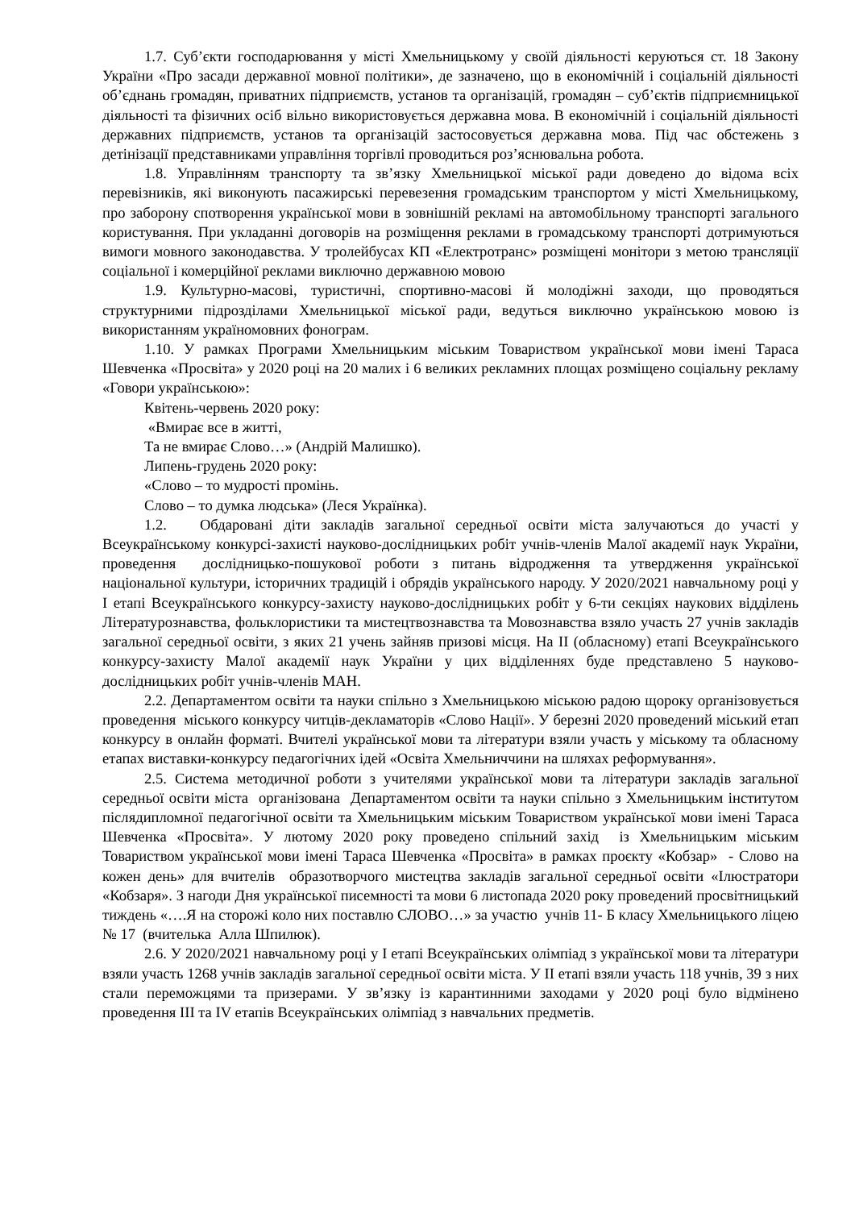1.7. Суб’єкти господарювання у місті Хмельницькому у своїй діяльності керуються ст. 18 Закону України «Про засади державної мовної політики», де зазначено, що в економічній і соціальній діяльності об’єднань громадян, приватних підприємств, установ та організацій, громадян – суб’єктів підприємницької діяльності та фізичних осіб вільно використовується державна мова. В економічній і соціальній діяльності державних підприємств, установ та організацій застосовується державна мова. Під час обстежень з детінізації представниками управління торгівлі проводиться роз’яснювальна робота.
1.8. Управлінням транспорту та зв’язку Хмельницької міської ради доведено до відома всіх перевізників, які виконують пасажирські перевезення громадським транспортом у місті Хмельницькому, про заборону спотворення української мови в зовнішній рекламі на автомобільному транспорті загального користування. При укладанні договорів на розміщення реклами в громадському транспорті дотримуються вимоги мовного законодавства. У тролейбусах КП «Електротранс» розміщені монітори з метою трансляції соціальної і комерційної реклами виключно державною мовою
1.9. Культурно-масові, туристичні, спортивно-масові й молодіжні заходи, що проводяться структурними підрозділами Хмельницької міської ради, ведуться виключно українською мовою із використанням україномовних фонограм.
1.10. У рамках Програми Хмельницьким міським Товариством української мови імені Тараса Шевченка «Просвіта» у 2020 році на 20 малих і 6 великих рекламних площах розміщено соціальну рекламу «Говори українською»:
Квітень-червень 2020 року:
«Вмирає все в житті,
Та не вмирає Слово…» (Андрій Малишко).
Липень-грудень 2020 року:
«Слово – то мудрості промінь.
Слово – то думка людська» (Леся Українка).
1.2. Обдаровані діти закладів загальної середньої освіти міста залучаються до участі у Всеукраїнському конкурсі-захисті науково-дослідницьких робіт учнів-членів Малої академії наук України, проведення дослідницько-пошукової роботи з питань відродження та утвердження української національної культури, історичних традицій і обрядів українського народу. У 2020/2021 навчальному році у І етапі Всеукраїнського конкурсу-захисту науково-дослідницьких робіт у 6-ти секціях наукових відділень Літературознавства, фольклористики та мистецтвознавства та Мовознавства взяло участь 27 учнів закладів загальної середньої освіти, з яких 21 учень зайняв призові місця. На ІІ (обласному) етапі Всеукраїнського конкурсу-захисту Малої академії наук України у цих відділеннях буде представлено 5 науково-дослідницьких робіт учнів-членів МАН.
2.2. Департаментом освіти та науки спільно з Хмельницькою міською радою щороку організовується проведення міського конкурсу читців-декламаторів «Слово Нації». У березні 2020 проведений міський етап конкурсу в онлайн форматі. Вчителі української мови та літератури взяли участь у міському та обласному етапах виставки-конкурсу педагогічних ідей «Освіта Хмельниччини на шляхах реформування».
2.5. Система методичної роботи з учителями української мови та літератури закладів загальної середньої освіти міста організована Департаментом освіти та науки спільно з Хмельницьким інститутом післядипломної педагогічної освіти та Хмельницьким міським Товариством української мови імені Тараса Шевченка «Просвіта». У лютому 2020 року проведено спільний захід із Хмельницьким міським Товариством української мови імені Тараса Шевченка «Просвіта» в рамках проєкту «Кобзар» - Слово на кожен день» для вчителів образотворчого мистецтва закладів загальної середньої освіти «Ілюстратори «Кобзаря». З нагоди Дня української писемності та мови 6 листопада 2020 року проведений просвітницький тиждень «….Я на сторожі коло них поставлю СЛОВО…» за участю учнів 11- Б класу Хмельницького ліцею № 17 (вчителька Алла Шпилюк).
2.6. У 2020/2021 навчальному році у І етапі Всеукраїнських олімпіад з української мови та літератури взяли участь 1268 учнів закладів загальної середньої освіти міста. У ІІ етапі взяли участь 118 учнів, 39 з них стали переможцями та призерами. У зв’язку із карантинними заходами у 2020 році було відмінено проведення ІІІ та IV етапів Всеукраїнських олімпіад з навчальних предметів.